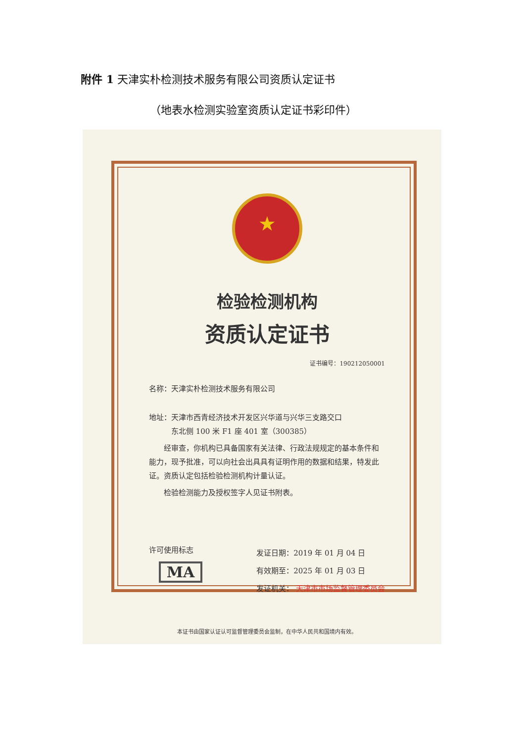附件 1 天津实朴检测技术服务有限公司资质认定证书
（地表水检测实验室资质认定证书彩印件）
★
检验检测机构
资质认定证书
证书编号：190212050001
名称：天津实朴检测技术服务有限公司
地址：天津市西青经济技术开发区兴华道与兴华三支路交口
   东北侧 100 米 F1 座 401 室（300385）
  经审查，你机构已具备国家有关法律、行政法规规定的基本条件和能力，现予批准，可以向社会出具具有证明作用的数据和结果，特发此证。资质认定包括检验检测机构计量认证。
  检验检测能力及授权签字人见证书附表。
许可使用标志
MA
发证日期：2019 年 01 月 04 日
有效期至：2025 年 01 月 03 日
发证机关： 天津市市场监督管理委员会
本证书由国家认证认可监督管理委员会监制，在中华人民共和国境内有效。